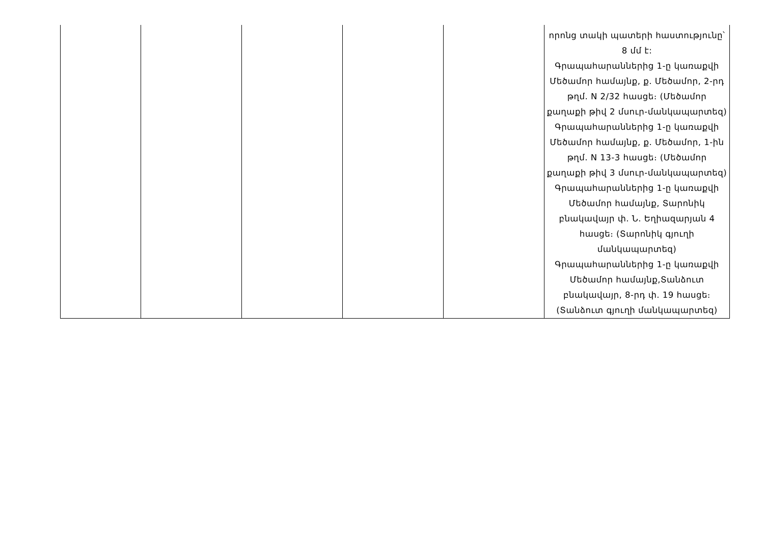| | | | | | որոնց տակի պատերի հաստությունը՝ 8 մմ է: Գրապահարաններից 1-ը կառաքվի Մեծամոր համայնք, ք. Մեծամոր, 2-րդ թղմ. N 2/32 հասցե։ (Մեծամոր քաղաքի թիվ 2 մսուր-մանկապարտեզ) Գրապահարաններից 1-ը կառաքվի Մեծամոր համայնք, ք. Մեծամոր, 1-ին թղմ. N 13-3 հասցե։ (Մեծամոր քաղաքի թիվ 3 մսուր-մանկապարտեզ) Գրապահարաններից 1-ը կառաքվի Մեծամոր համայնք, Տարոնիկ բնակավայր փ. Ն. Եղիազարյան 4 հասցե։ (Տարոնիկ գյուղի մանկապարտեզ) Գրապահարաններից 1-ը կառաքվի Մեծամոր համայնք,Տանձուտ բնակավայր, 8-րդ փ. 19 հասցե։ (Տանձուտ գյուղի մանկապարտեզ) |